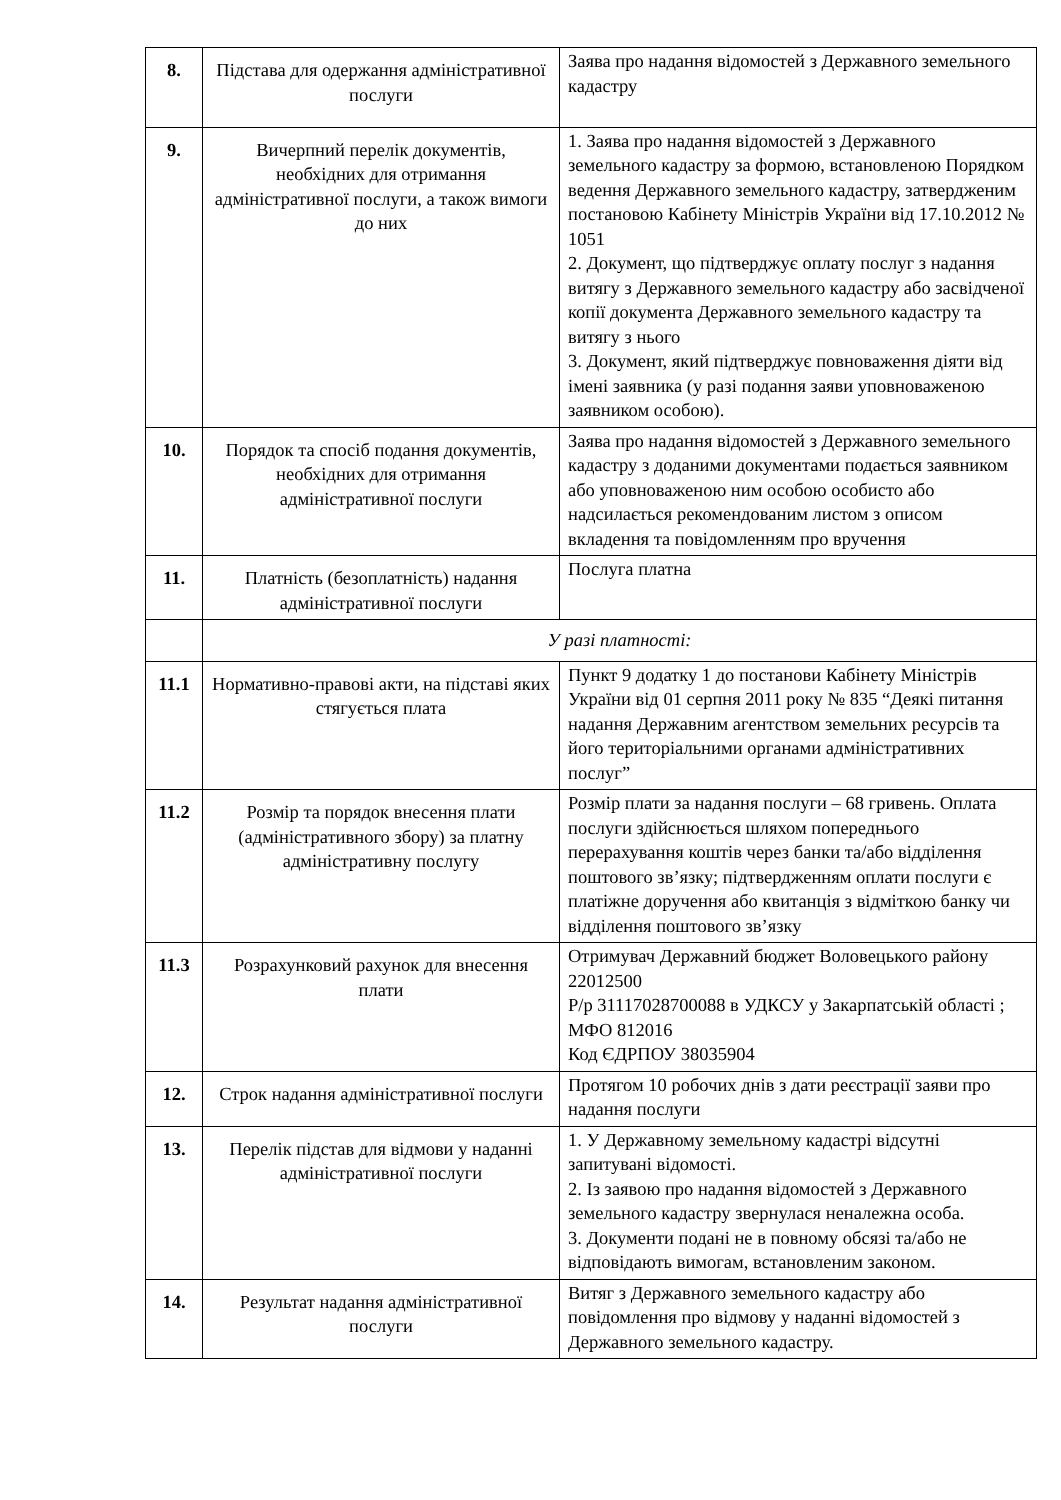| 8. | Підстава для одержання адміністративної послуги | Заява про надання відомостей з Державного земельного кадастру |
| 9. | Вичерпний перелік документів, необхідних для отримання адміністративної послуги, а також вимоги до них | 1. Заява про надання відомостей з Державного земельного кадастру за формою, встановленою Порядком ведення Державного земельного кадастру, затвердженим постановою Кабінету Міністрів України від 17.10.2012 № 1051 2. Документ, що підтверджує оплату послуг з надання витягу з Державного земельного кадастру або засвідченої копії документа Державного земельного кадастру та витягу з нього 3. Документ, який підтверджує повноваження діяти від імені заявника (у разі подання заяви уповноваженою заявником особою). |
| 10. | Порядок та спосіб подання документів, необхідних для отримання адміністративної послуги | Заява про надання відомостей з Державного земельного кадастру з доданими документами подається заявником або уповноваженою ним особою особисто або надсилається рекомендованим листом з описом вкладення та повідомленням про вручення |
| 11. | Платність (безоплатність) надання адміністративної послуги | Послуга платна |
| | У разі платності: | |
| 11.1 | Нормативно-правові акти, на підставі яких стягується плата | Пункт 9 додатку 1 до постанови Кабінету Міністрів України від 01 серпня 2011 року № 835 “Деякі питання надання Державним агентством земельних ресурсів та його територіальними органами адміністративних послуг” |
| 11.2 | Розмір та порядок внесення плати (адміністративного збору) за платну адміністративну послугу | Розмір плати за надання послуги – 68 гривень. Оплата послуги здійснюється шляхом попереднього перерахування коштів через банки та/або відділення поштового зв’язку; підтвердженням оплати послуги є платіжне доручення або квитанція з відміткою банку чи відділення поштового зв’язку |
| 11.3 | Розрахунковий рахунок для внесення плати | Отримувач Державний бюджет Воловецького району 22012500 Р/р 31117028700088 в УДКСУ у Закарпатській області ; МФО 812016 Код ЄДРПОУ 38035904 |
| 12. | Строк надання адміністративної послуги | Протягом 10 робочих днів з дати реєстрації заяви про надання послуги |
| 13. | Перелік підстав для відмови у наданні адміністративної послуги | 1. У Державному земельному кадастрі відсутні запитувані відомості. 2. Із заявою про надання відомостей з Державного земельного кадастру звернулася неналежна особа. 3. Документи подані не в повному обсязі та/або не відповідають вимогам, встановленим законом. |
| 14. | Результат надання адміністративної послуги | Витяг з Державного земельного кадастру або повідомлення про відмову у наданні відомостей з Державного земельного кадастру. |